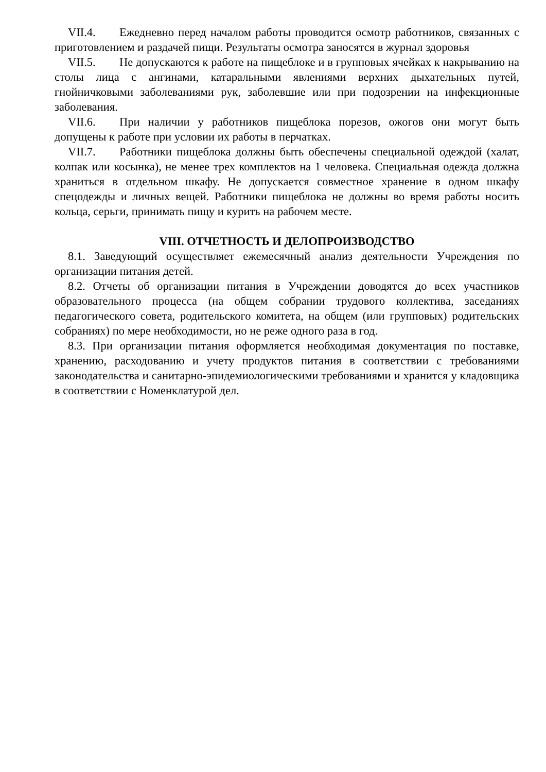VII.4. Ежедневно перед началом работы проводится осмотр работников, связанных с приготовлением и раздачей пищи. Результаты осмотра заносятся в журнал здоровья
VII.5. Не допускаются к работе на пищеблоке и в групповых ячейках к накрыванию на столы лица с ангинами, катаральными явлениями верхних дыхательных путей, гнойничковыми заболеваниями рук, заболевшие или при подозрении на инфекционные заболевания.
VII.6. При наличии у работников пищеблока порезов, ожогов они могут быть допущены к работе при условии их работы в перчатках.
VII.7. Работники пищеблока должны быть обеспечены специальной одеждой (халат, колпак или косынка), не менее трех комплектов на 1 человека. Специальная одежда должна храниться в отдельном шкафу. Не допускается совместное хранение в одном шкафу спецодежды и личных вещей. Работники пищеблока не должны во время работы носить кольца, серьги, принимать пищу и курить на рабочем месте.
VIII. ОТЧЕТНОСТЬ И ДЕЛОПРОИЗВОДСТВО
8.1. Заведующий осуществляет ежемесячный анализ деятельности Учреждения по организации питания детей.
8.2. Отчеты об организации питания в Учреждении доводятся до всех участников образовательного процесса (на общем собрании трудового коллектива, заседаниях педагогического совета, родительского комитета, на общем (или групповых) родительских собраниях) по мере необходимости, но не реже одного раза в год.
8.3. При организации питания оформляется необходимая документация по поставке, хранению, расходованию и учету продуктов питания в соответствии с требованиями законодательства и санитарно-эпидемиологическими требованиями и хранится у кладовщика в соответствии с Номенклатурой дел.